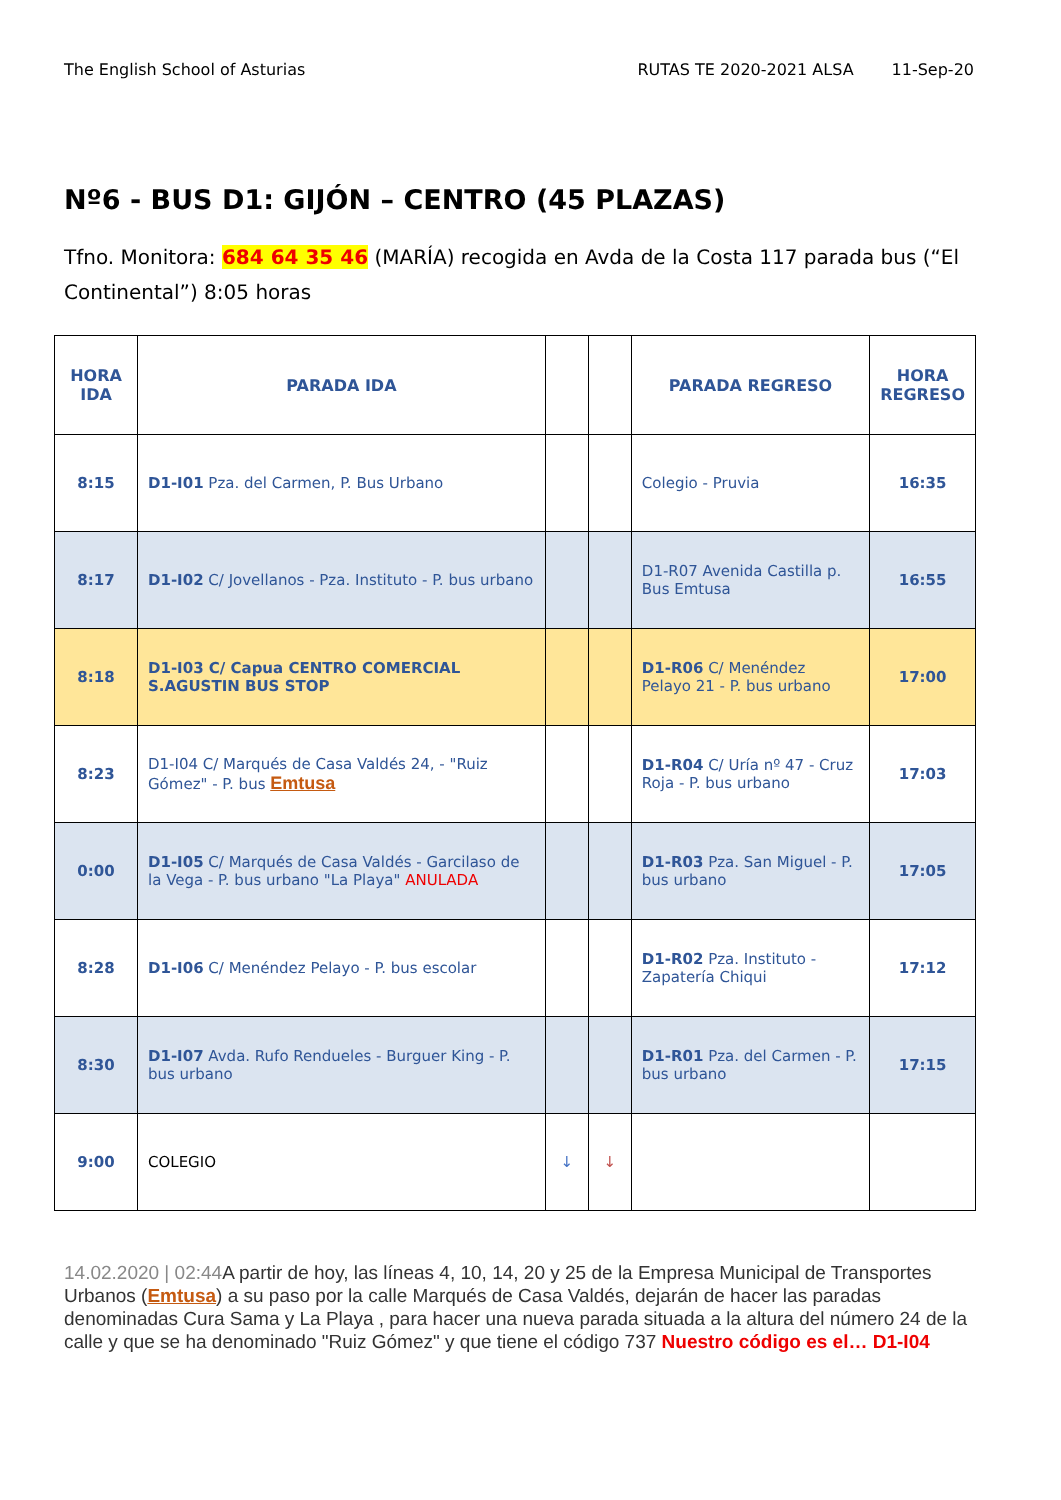The English School of Asturias RUTAS TE 2020-2021 ALSA 11-Sep-20
Nº6 - BUS D1: GIJÓN – CENTRO (45 PLAZAS)
Tfno. Monitora: 684 64 35 46 (MARÍA) recogida en Avda de la Costa 117 parada bus (“El Continental”) 8:05 horas
| HORA IDA | PARADA IDA | | | PARADA REGRESO | HORA REGRESO |
| --- | --- | --- | --- | --- | --- |
| 8:15 | D1-I01 Pza. del Carmen, P. Bus Urbano | | | Colegio - Pruvia | 16:35 |
| 8:17 | D1-I02 C/ Jovellanos - Pza. Instituto - P. bus urbano | | | D1-R07 Avenida Castilla p. Bus Emtusa | 16:55 |
| 8:18 | D1-I03 C/ Capua CENTRO COMERCIAL S.AGUSTIN BUS STOP | | | D1-R06 C/ Menéndez Pelayo 21 - P. bus urbano | 17:00 |
| 8:23 | D1-I04 C/ Marqués de Casa Valdés 24, - "Ruiz Gómez" - P. bus Emtusa | | | D1-R04 C/ Uría nº 47 - Cruz Roja - P. bus urbano | 17:03 |
| 0:00 | D1-I05 C/ Marqués de Casa Valdés - Garcilaso de la Vega - P. bus urbano "La Playa" ANULADA | | | D1-R03 Pza. San Miguel - P. bus urbano | 17:05 |
| 8:28 | D1-I06 C/ Menéndez Pelayo - P. bus escolar | | | D1-R02 Pza. Instituto - Zapatería Chiqui | 17:12 |
| 8:30 | D1-I07 Avda. Rufo Rendueles - Burguer King - P. bus urbano | | | D1-R01 Pza. del Carmen - P. bus urbano | 17:15 |
| 9:00 | COLEGIO | ↓ | ↓ | | |
14.02.2020 | 02:44 A partir de hoy, las líneas 4, 10, 14, 20 y 25 de la Empresa Municipal de Transportes Urbanos (Emtusa) a su paso por la calle Marqués de Casa Valdés, dejarán de hacer las paradas denominadas Cura Sama y La Playa , para hacer una nueva parada situada a la altura del número 24 de la calle y que se ha denominado "Ruiz Gómez" y que tiene el código 737 Nuestro código es el… D1-I04